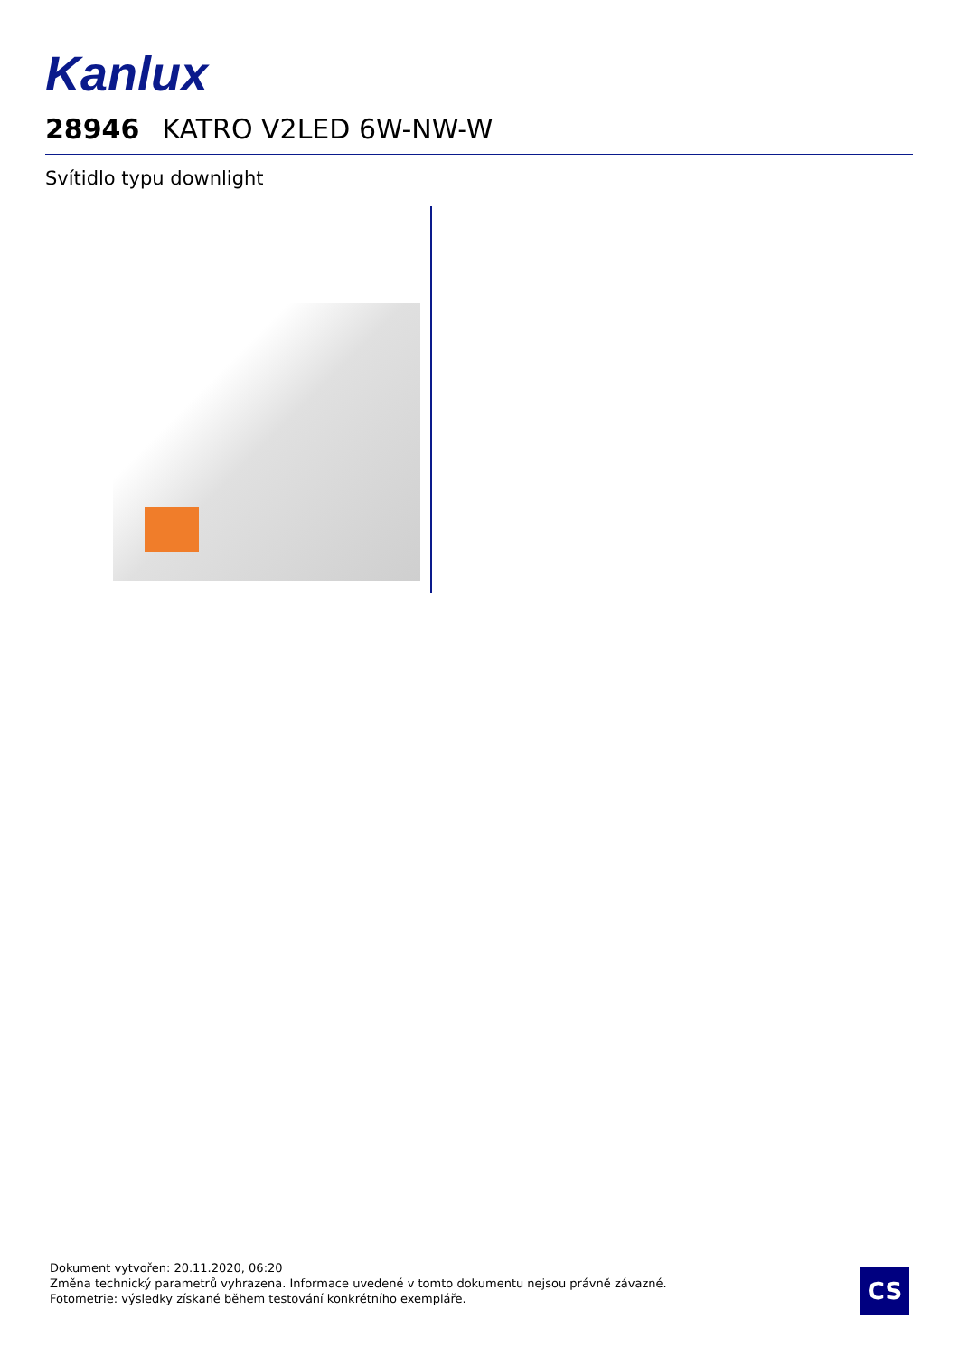Kanlux
28946 KATRO V2LED 6W-NW-W
Svítidlo typu downlight
Dokument vytvořen: 20.11.2020, 06:20
Změna technický parametrů vyhrazena. Informace uvedené v tomto dokumentu nejsou právně závazné.
Fotometrie: výsledky získané během testování konkrétního exempláře.
CS